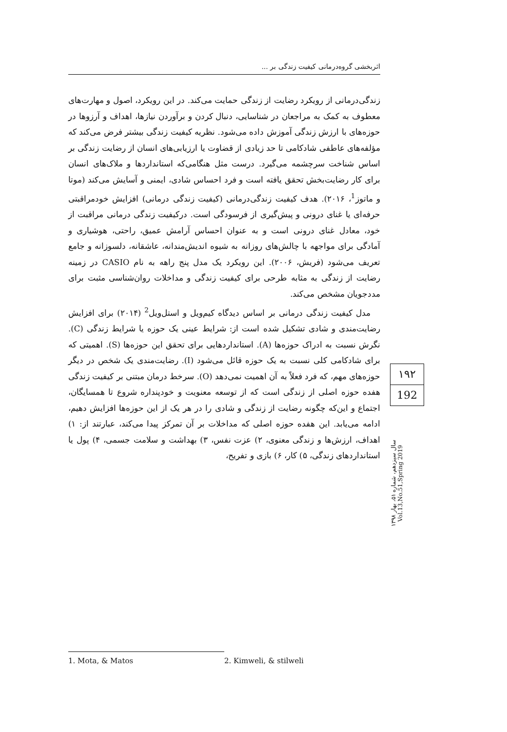اثربخشی گروه‌درمانی کیفیت زندگی بر ...
زندگی‌درمانی از رویکرد رضایت از زندگی حمایت می‌کند. در این رویکرد، اصول و مهارت‌های معطوف به کمک به مراجعان در شناسایی، دنبال کردن و برآوردن نیازها، اهداف و آرزوها در حوزه‌های با ارزش زندگی آموزش داده می‌شود. نظریه کیفیت زندگی بیشتر فرض می‌کند که مؤلفه‌های عاطفی شادکامی تا حد زیادی از قضاوت یا ارزیابی‌های انسان از رضایت زندگی بر اساس شناخت سرچشمه می‌گیرد. درست مثل هنگامی‌که استانداردها و ملاک‌های انسان برای کار رضایت‌بخش تحقق یافته است و فرد احساس شادی، ایمنی و آسایش می‌کند (موتا و ماتوز<sup>1</sup>، ۲۰۱۶). هدف کیفیت زندگی‌درمانی (کیفیت زندگی درمانی) افزایش خودمراقبتی حرفه‌ای یا غنای درونی و پیش‌گیری از فرسودگی است. درکیفیت زندگی درمانی مراقبت از خود، معادل غنای درونی است و به عنوان احساس آرامش عمیق، راحتی، هوشیاری و آمادگی برای مواجهه با چالش‌های روزانه به شیوه اندیش‌مندانه، عاشقانه، دلسوزانه و جامع تعریف می‌شود (فریش، ۲۰۰۶). این رویکرد یک مدل پنج راهه به نام CASIO در زمینه رضایت از زندگی به مثابه طرحی برای کیفیت زندگی و مداخلات روان‌شناسی مثبت برای مددجویان مشخص می‌کند.
مدل کیفیت زندگی درمانی بر اساس دیدگاه کیم‌ویل و استل‌ویل<sup>2</sup> (۲۰۱۴) برای افزایش رضایت‌مندی و شادی تشکیل شده است از: شرایط عینی یک حوزه یا شرایط زندگی (C). نگرش نسبت به ادراک حوزه‌ها (A). استانداردهایی برای تحقق این حوزه‌ها (S). اهمیتی که برای شادکامی کلی نسبت به یک حوزه قائل می‌شود (I). رضایت‌مندی یک شخص در دیگر حوزه‌های مهم، که فرد فعلاً به آن اهمیت نمی‌دهد (O). سرخط درمان مبتنی بر کیفیت زندگی هفده حوزه اصلی از زندگی است که از توسعه معنویت و خودپنداره شروع تا همسایگان، اجتماع و این‌که چگونه رضایت از زندگی و شادی را در هر یک از این حوزه‌ها افزایش دهیم، ادامه می‌یابد. این هفده حوزه اصلی که مداخلات بر آن تمرکز پیدا می‌کند، عبارتند از: ۱) اهداف، ارزش‌ها و زندگی معنوی، ۲) عزت نفس، ۳) بهداشت و سلامت جسمی، ۴) پول یا استانداردهای زندگی، ۵) کار، ۶) بازی و تفریح،
۱۹۲
192
سال سیزدهم، شماره ۵۱، بهار ۱۳۹۸ Vol.13,No.51,Spring 2019
1. Mota, & Matos 2. Kimweli, & stilweli